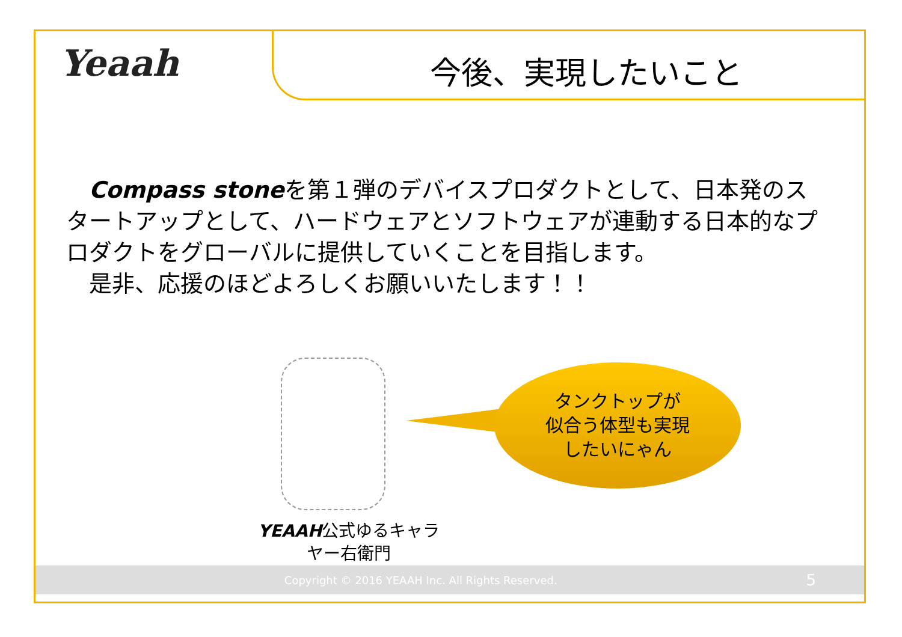Yeaah 今後、実現したいこと
　Compass stoneを第１弾のデバイスプロダクトとして、日本発のスタートアップとして、ハードウェアとソフトウェアが連動する日本的なプロダクトをグローバルに提供していくことを目指します。
　是非、応援のほどよろしくお願いいたします！！
タンクトップが
似合う体型も実現
したいにゃん
YEAAH公式ゆるキャラ
ヤー右衛門
Copyright © 2016 YEAAH Inc. All Rights Reserved. 5